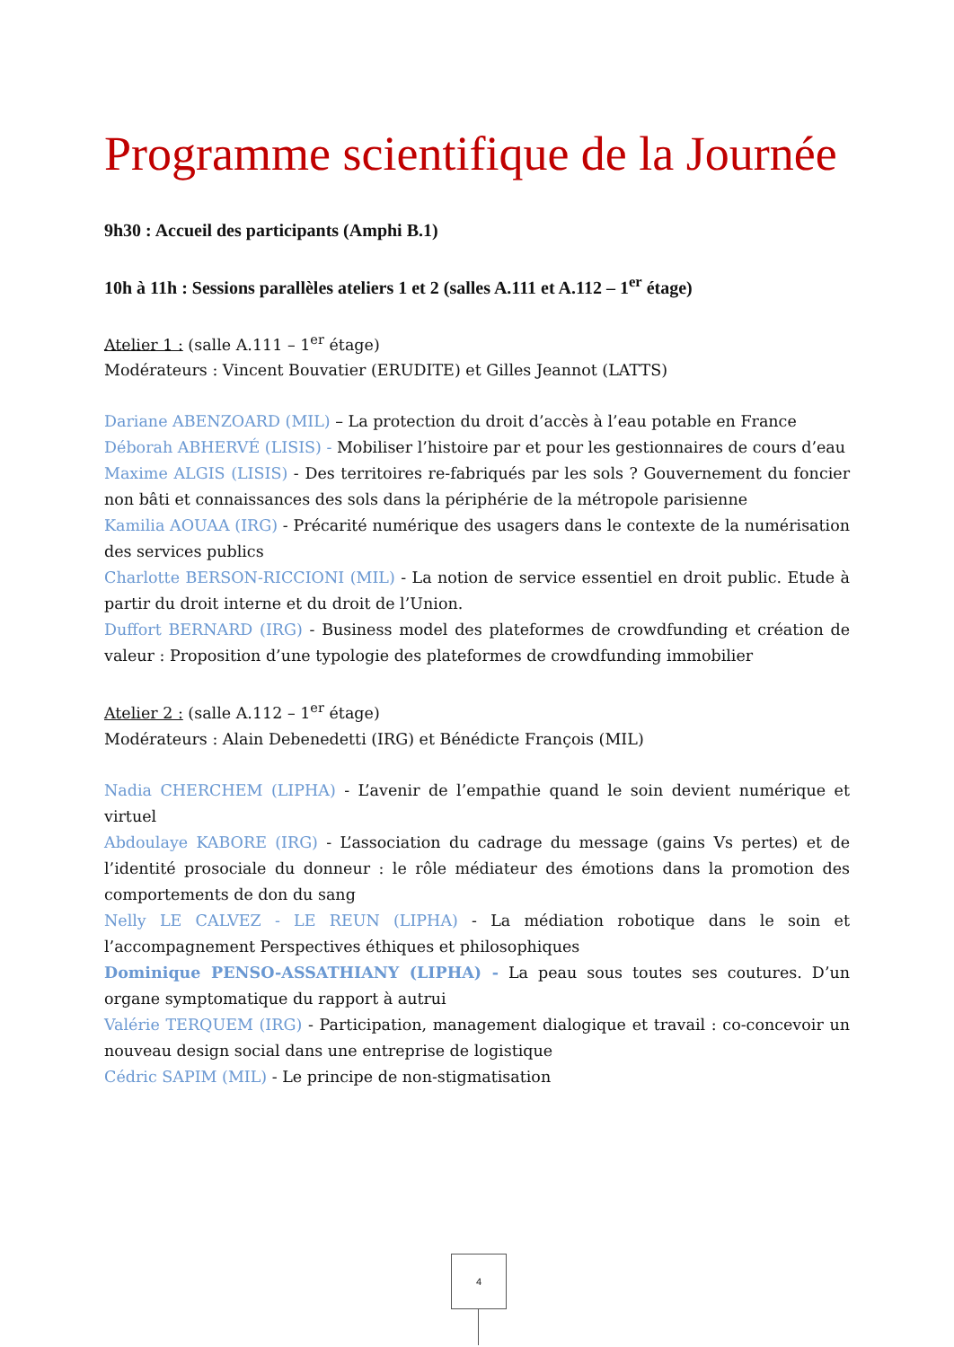Programme scientifique de la Journée
9h30 : Accueil des participants (Amphi B.1)
10h à 11h : Sessions parallèles ateliers 1 et 2 (salles A.111 et A.112 – 1<sup>er</sup> étage)
Atelier 1 : (salle A.111 – 1<sup>er</sup> étage)
Modérateurs : Vincent Bouvatier (ERUDITE) et Gilles Jeannot (LATTS)
Dariane ABENZOARD (MIL) – La protection du droit d’accès à l’eau potable en France
Déborah ABHERVÉ (LISIS) - Mobiliser l’histoire par et pour les gestionnaires de cours d’eau
Maxime ALGIS (LISIS) - Des territoires re-fabriqués par les sols ? Gouvernement du foncier non bâti et connaissances des sols dans la périphérie de la métropole parisienne
Kamilia AOUAA (IRG) - Précarité numérique des usagers dans le contexte de la numérisation des services publics
Charlotte BERSON-RICCIONI (MIL) - La notion de service essentiel en droit public. Etude à partir du droit interne et du droit de l’Union.
Duffort BERNARD (IRG) - Business model des plateformes de crowdfunding et création de valeur : Proposition d’une typologie des plateformes de crowdfunding immobilier
Atelier 2 : (salle A.112 – 1<sup>er</sup> étage)
Modérateurs : Alain Debenedetti (IRG) et Bénédicte François (MIL)
Nadia CHERCHEM (LIPHA) - L’avenir de l’empathie quand le soin devient numérique et virtuel
Abdoulaye KABORE (IRG) - L’association du cadrage du message (gains Vs pertes) et de l’identité prosociale du donneur : le rôle médiateur des émotions dans la promotion des comportements de don du sang
Nelly LE CALVEZ - LE REUN (LIPHA) - La médiation robotique dans le soin et l’accompagnement Perspectives éthiques et philosophiques
Dominique PENSO-ASSATHIANY (LIPHA) - La peau sous toutes ses coutures. D’un organe symptomatique du rapport à autrui
Valérie TERQUEM (IRG) - Participation, management dialogique et travail : co-concevoir un nouveau design social dans une entreprise de logistique
Cédric SAPIM (MIL) - Le principe de non-stigmatisation
4